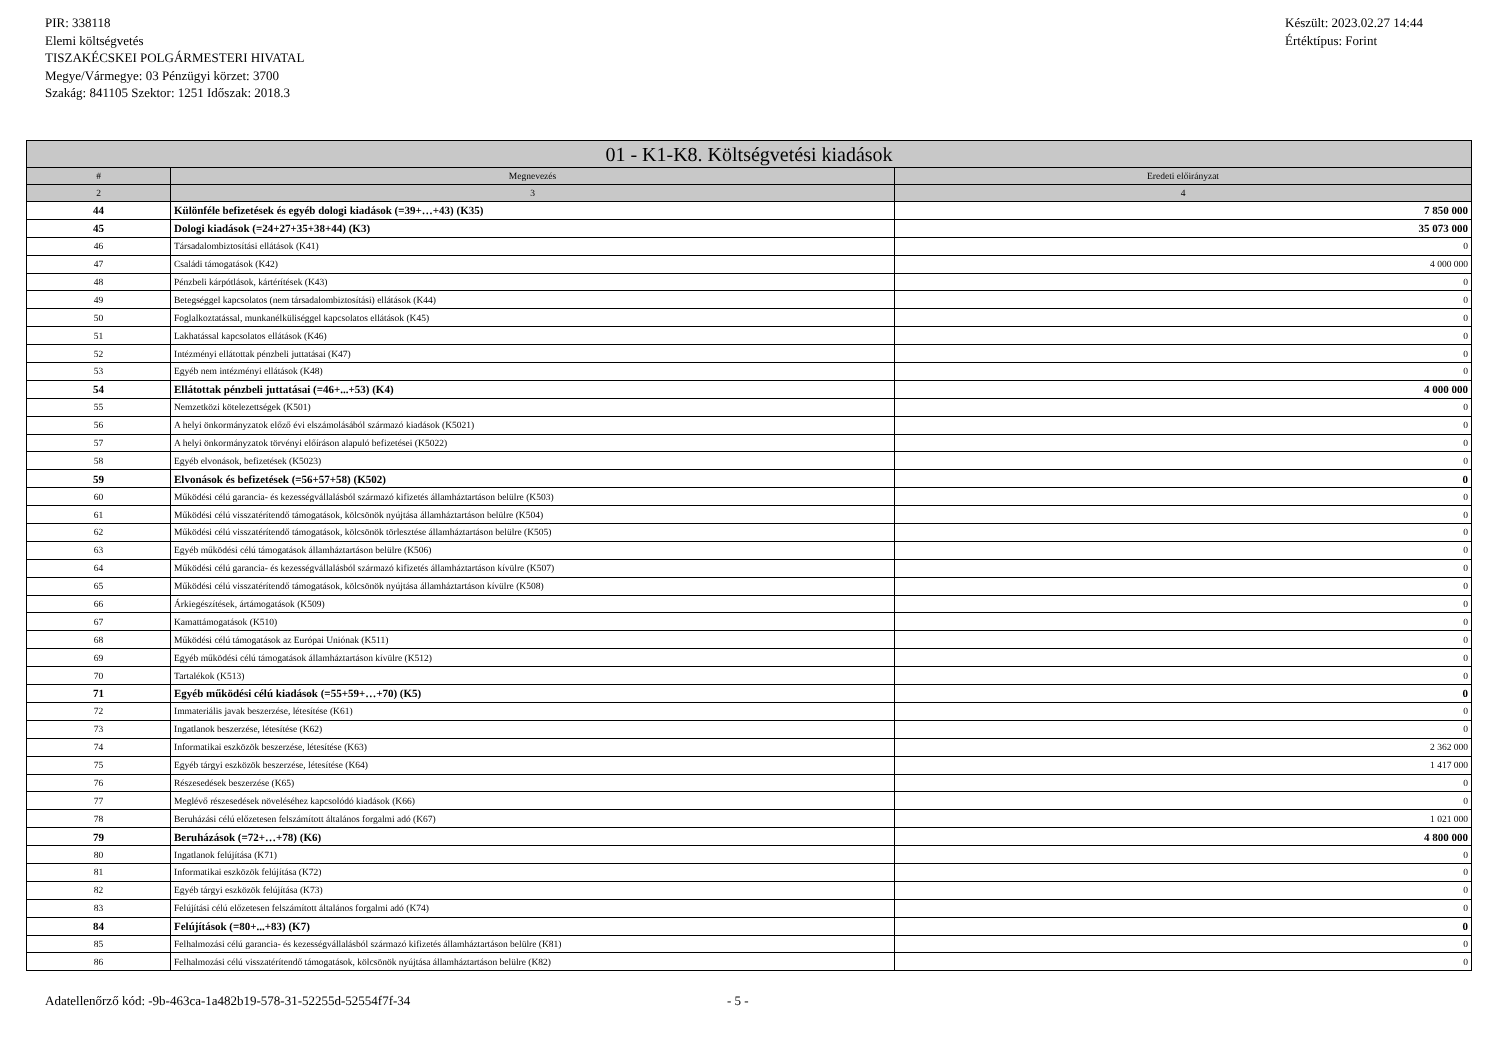PIR: 338118
Elemi költségvetés
TISZAKÉCSKEI POLGÁRMESTERI HIVATAL
Megye/Vármegye: 03 Pénzügyi körzet: 3700
Szakág: 841105 Szektor: 1251 Időszak: 2018.3
Készült: 2023.02.27 14:44
Értéktípus: Forint
| 01 - K1-K8. Költségvetési kiadások | | |
| --- | --- | --- |
| # | Megnevezés | Eredeti előirányzat |
| 2 | 3 | 4 |
| 44 | Különféle befizetések és egyéb dologi kiadások (=39+…+43) (K35) | 7 850 000 |
| 45 | Dologi kiadások (=24+27+35+38+44) (K3) | 35 073 000 |
| 46 | Társadalombiztosítási ellátások (K41) | 0 |
| 47 | Családi támogatások (K42) | 4 000 000 |
| 48 | Pénzbeli kárpótlások, kártérítések (K43) | 0 |
| 49 | Betegséggel kapcsolatos (nem társadalombiztosítási) ellátások (K44) | 0 |
| 50 | Foglalkoztatással, munkanélküliséggel kapcsolatos ellátások (K45) | 0 |
| 51 | Lakhatással kapcsolatos ellátások (K46) | 0 |
| 52 | Intézményi ellátottak pénzbeli juttatásai (K47) | 0 |
| 53 | Egyéb nem intézményi ellátások (K48) | 0 |
| 54 | Ellátottak pénzbeli juttatásai (=46+...+53) (K4) | 4 000 000 |
| 55 | Nemzetközi kötelezettségek (K501) | 0 |
| 56 | A helyi önkormányzatok előző évi elszámolásából származó kiadások (K5021) | 0 |
| 57 | A helyi önkormányzatok törvényi előíráson alapuló befizetései (K5022) | 0 |
| 58 | Egyéb elvonások, befizetések (K5023) | 0 |
| 59 | Elvonások és befizetések (=56+57+58) (K502) | 0 |
| 60 | Működési célú garancia- és kezességvállalásból származó kifizetés államháztartáson belülre (K503) | 0 |
| 61 | Működési célú visszatérítendő támogatások, kölcsönök nyújtása államháztartáson belülre (K504) | 0 |
| 62 | Működési célú visszatérítendő támogatások, kölcsönök törlesztése államháztartáson belülre (K505) | 0 |
| 63 | Egyéb működési célú támogatások államháztartáson belülre (K506) | 0 |
| 64 | Működési célú garancia- és kezességvállalásból származó kifizetés államháztartáson kívülre (K507) | 0 |
| 65 | Működési célú visszatérítendő támogatások, kölcsönök nyújtása államháztartáson kívülre (K508) | 0 |
| 66 | Árkiegészítések, ártámogatások (K509) | 0 |
| 67 | Kamattámogatások (K510) | 0 |
| 68 | Működési célú támogatások az Európai Uniónak (K511) | 0 |
| 69 | Egyéb működési célú támogatások államháztartáson kívülre (K512) | 0 |
| 70 | Tartalékok (K513) | 0 |
| 71 | Egyéb működési célú kiadások (=55+59+…+70) (K5) | 0 |
| 72 | Immateriális javak beszerzése, létesítése (K61) | 0 |
| 73 | Ingatlanok beszerzése, létesítése (K62) | 0 |
| 74 | Informatikai eszközök beszerzése, létesítése (K63) | 2 362 000 |
| 75 | Egyéb tárgyi eszközök beszerzése, létesítése (K64) | 1 417 000 |
| 76 | Részesedések beszerzése (K65) | 0 |
| 77 | Meglévő részesedések növeléséhez kapcsolódó kiadások (K66) | 0 |
| 78 | Beruházási célú előzetesen felszámított általános forgalmi adó (K67) | 1 021 000 |
| 79 | Beruházások (=72+…+78) (K6) | 4 800 000 |
| 80 | Ingatlanok felújítása (K71) | 0 |
| 81 | Informatikai eszközök felújítása (K72) | 0 |
| 82 | Egyéb tárgyi eszközök felújítása (K73) | 0 |
| 83 | Felújítási célú előzetesen felszámított általános forgalmi adó (K74) | 0 |
| 84 | Felújítások (=80+...+83) (K7) | 0 |
| 85 | Felhalmozási célú garancia- és kezességvállalásból származó kifizetés államháztartáson belülre (K81) | 0 |
| 86 | Felhalmozási célú visszatérítendő támogatások, kölcsönök nyújtása államháztartáson belülre (K82) | 0 |
Adatellenőrző kód: -9b-463ca-1a482b19-578-31-52255d-52554f7f-34 - 5 -